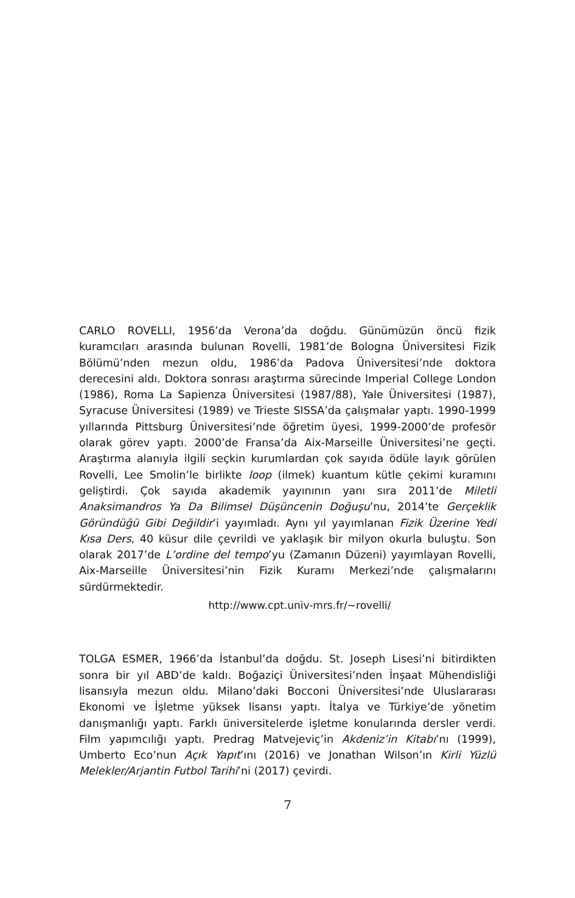CARLO ROVELLI, 1956’da Verona’da doğdu. Günümüzün öncü fizik kuramcıları arasında bulunan Rovelli, 1981’de Bologna Üniversitesi Fizik Bölümü’nden mezun oldu, 1986’da Padova Üniversitesi’nde doktora derecesini aldı. Doktora sonrası araştırma sürecinde Imperial College London (1986), Roma La Sapienza Üniversitesi (1987/88), Yale Üniversitesi (1987), Syracuse Üniversitesi (1989) ve Trieste SISSA’da çalışmalar yaptı. 1990-1999 yıllarında Pittsburg Üniversitesi’nde öğretim üyesi, 1999-2000’de profesör olarak görev yaptı. 2000’de Fransa’da Aix-Marseille Üniversitesi’ne geçti. Araştırma alanıyla ilgili seçkin kurumlardan çok sayıda ödüle layık görülen Rovelli, Lee Smolin’le birlikte loop (ilmek) kuantum kütle çekimi kuramını geliştirdi. Çok sayıda akademik yayınının yanı sıra 2011’de Miletli Anaksimandros Ya Da Bilimsel Düşüncenin Doğuşu’nu, 2014’te Gerçeklik Göründüğü Gibi Değildir’i yayımladı. Aynı yıl yayımlanan Fizik Üzerine Yedi Kısa Ders, 40 küsur dile çevrildi ve yaklaşık bir milyon okurla buluştu. Son olarak 2017’de L’ordine del tempo’yu (Zamanın Düzeni) yayımlayan Rovelli, Aix-Marseille Üniversitesi’nin Fizik Kuramı Merkezi’nde çalışmalarını sürdürmektedir.
http://www.cpt.univ-mrs.fr/~rovelli/
TOLGA ESMER, 1966’da İstanbul’da doğdu. St. Joseph Lisesi’ni bitirdikten sonra bir yıl ABD’de kaldı. Boğaziçi Üniversitesi’nden İnşaat Mühendisliği lisansıyla mezun oldu. Milano’daki Bocconi Üniversitesi’nde Uluslararası Ekonomi ve İşletme yüksek lisansı yaptı. İtalya ve Türkiye’de yönetim danışmanlığı yaptı. Farklı üniversitelerde işletme konularında dersler verdi. Film yapımcılığı yaptı. Predrag Matvejeviç’in Akdeniz’in Kitabı’nı (1999), Umberto Eco’nun Açık Yapıt’ını (2016) ve Jonathan Wilson’ın Kirli Yüzlü Melekler/Arjantin Futbol Tarihi’ni (2017) çevirdi.
7